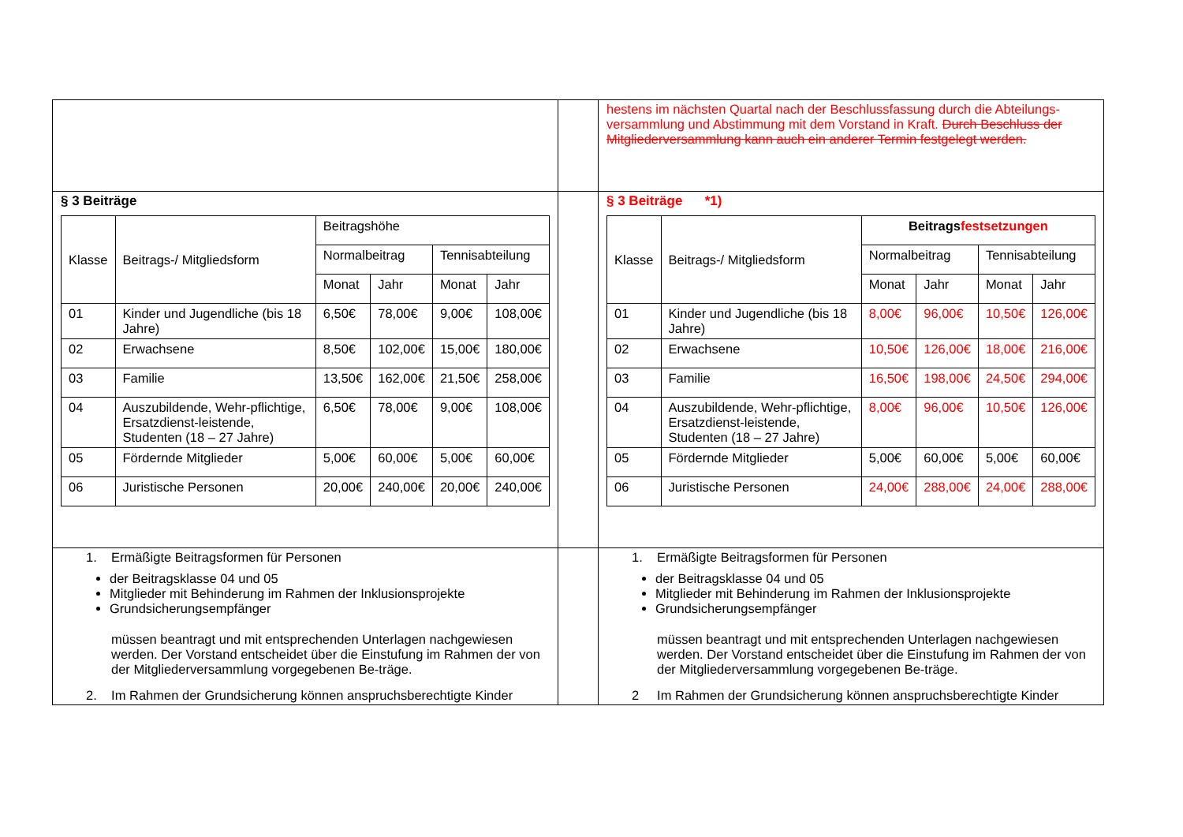| | | hestens im nächsten Quartal nach der Beschlussfassung durch die Abteilungs-versammlung und Abstimmung mit dem Vorstand in Kraft. Durch Beschluss der Mitgliederversammlung kann auch ein anderer Termin festgelegt werden. |
| § 3 Beiträge / Klasse / Beitrags-/ Mitgliedsform / Beitragshöhe / / / / / / / Normalbeitrag / / Tennisabteilung / / / / / Monat / Jahr / Monat / Jahr / / 01 / Kinder und Jugendliche (bis 18 Jahre) / 6,50€ / 78,00€ / 9,00€ / 108,00€ / / 02 / Erwachsene / 8,50€ / 102,00€ / 15,00€ / 180,00€ / / 03 / Familie / 13,50€ / 162,00€ / 21,50€ / 258,00€ / / 04 / Auszubildende, Wehr-pflichtige, Ersatzdienst-leistende, Studenten (18 – 27 Jahre) / 6,50€ / 78,00€ / 9,00€ / 108,00€ / / 05 / Fördernde Mitglieder / 5,00€ / 60,00€ / 5,00€ / 60,00€ / / 06 / Juristische Personen / 20,00€ / 240,00€ / 20,00€ / 240,00€ / | | § 3 Beiträge *1) / Klasse / Beitrags-/ Mitgliedsform / Beitrags festsetzungen / / / / / / / Normalbeitrag / / Tennisabteilung / / / / / Monat / Jahr / Monat / Jahr / / 01 / Kinder und Jugendliche (bis 18 Jahre) / 8,00€ / 96,00€ / 10,50€ / 126,00€ / / 02 / Erwachsene / 10,50€ / 126,00€ / 18,00€ / 216,00€ / / 03 / Familie / 16,50€ / 198,00€ / 24,50€ / 294,00€ / / 04 / Auszubildende, Wehr-pflichtige, Ersatzdienst-leistende, Studenten (18 – 27 Jahre) / 8,00€ / 96,00€ / 10,50€ / 126,00€ / / 05 / Fördernde Mitglieder / 5,00€ / 60,00€ / 5,00€ / 60,00€ / / 06 / Juristische Personen / 24,00€ / 288,00€ / 24,00€ / 288,00€ / |
| 1. Ermäßigte Beitragsformen für Personen der Beitragsklasse 04 und 05 Mitglieder mit Behinderung im Rahmen der Inklusionsprojekte Grundsicherungsempfänger müssen beantragt und mit entsprechenden Unterlagen nachgewiesen werden. Der Vorstand entscheidet über die Einstufung im Rahmen der von der Mitgliederversammlung vorgegebenen Be-träge. 2. Im Rahmen der Grundsicherung können anspruchsberechtigte Kinder | | 1. Ermäßigte Beitragsformen für Personen der Beitragsklasse 04 und 05 Mitglieder mit Behinderung im Rahmen der Inklusionsprojekte Grundsicherungsempfänger müssen beantragt und mit entsprechenden Unterlagen nachgewiesen werden. Der Vorstand entscheidet über die Einstufung im Rahmen der von der Mitgliederversammlung vorgegebenen Be-träge. 2 Im Rahmen der Grundsicherung können anspruchsberechtigte Kinder |